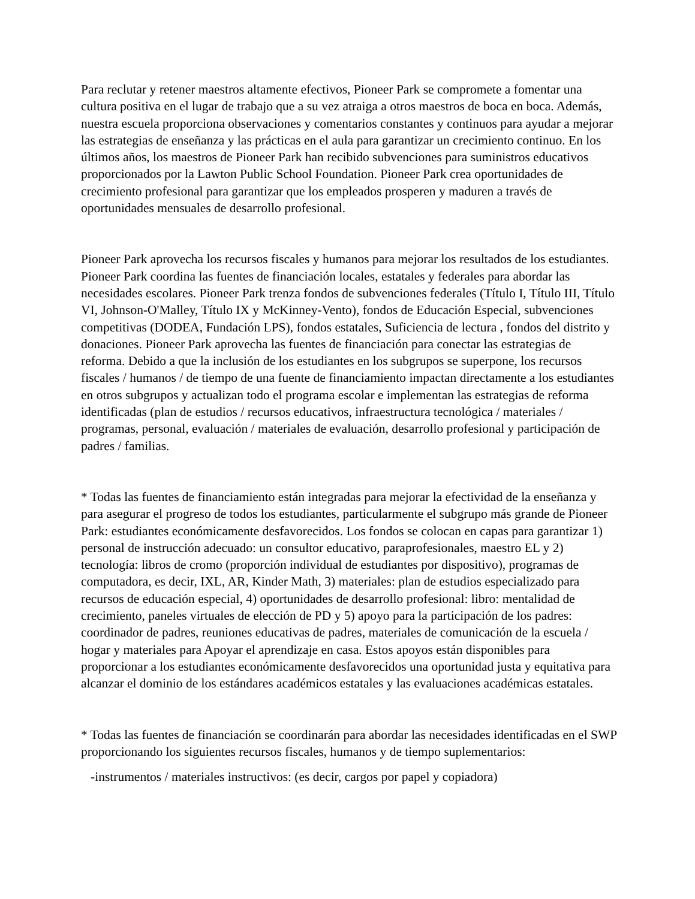Para reclutar y retener maestros altamente efectivos, Pioneer Park se compromete a fomentar una cultura positiva en el lugar de trabajo que a su vez atraiga a otros maestros de boca en boca. Además, nuestra escuela proporciona observaciones y comentarios constantes y continuos para ayudar a mejorar las estrategias de enseñanza y las prácticas en el aula para garantizar un crecimiento continuo. En los últimos años, los maestros de Pioneer Park han recibido subvenciones para suministros educativos proporcionados por la Lawton Public School Foundation. Pioneer Park crea oportunidades de crecimiento profesional para garantizar que los empleados prosperen y maduren a través de oportunidades mensuales de desarrollo profesional.
Pioneer Park aprovecha los recursos fiscales y humanos para mejorar los resultados de los estudiantes. Pioneer Park coordina las fuentes de financiación locales, estatales y federales para abordar las necesidades escolares. Pioneer Park trenza fondos de subvenciones federales (Título I, Título III, Título VI, Johnson-O'Malley, Título IX y McKinney-Vento), fondos de Educación Especial, subvenciones competitivas (DODEA, Fundación LPS), fondos estatales, Suficiencia de lectura , fondos del distrito y donaciones. Pioneer Park aprovecha las fuentes de financiación para conectar las estrategias de reforma. Debido a que la inclusión de los estudiantes en los subgrupos se superpone, los recursos fiscales / humanos / de tiempo de una fuente de financiamiento impactan directamente a los estudiantes en otros subgrupos y actualizan todo el programa escolar e implementan las estrategias de reforma identificadas (plan de estudios / recursos educativos, infraestructura tecnológica / materiales / programas, personal, evaluación / materiales de evaluación, desarrollo profesional y participación de padres / familias.
* Todas las fuentes de financiamiento están integradas para mejorar la efectividad de la enseñanza y para asegurar el progreso de todos los estudiantes, particularmente el subgrupo más grande de Pioneer Park: estudiantes económicamente desfavorecidos. Los fondos se colocan en capas para garantizar 1) personal de instrucción adecuado: un consultor educativo, paraprofesionales, maestro EL y 2) tecnología: libros de cromo (proporción individual de estudiantes por dispositivo), programas de computadora, es decir, IXL, AR, Kinder Math, 3) materiales: plan de estudios especializado para recursos de educación especial, 4) oportunidades de desarrollo profesional: libro: mentalidad de crecimiento, paneles virtuales de elección de PD y 5) apoyo para la participación de los padres: coordinador de padres, reuniones educativas de padres, materiales de comunicación de la escuela / hogar y materiales para Apoyar el aprendizaje en casa. Estos apoyos están disponibles para proporcionar a los estudiantes económicamente desfavorecidos una oportunidad justa y equitativa para alcanzar el dominio de los estándares académicos estatales y las evaluaciones académicas estatales.
* Todas las fuentes de financiación se coordinarán para abordar las necesidades identificadas en el SWP proporcionando los siguientes recursos fiscales, humanos y de tiempo suplementarios:
-instrumentos / materiales instructivos: (es decir, cargos por papel y copiadora)